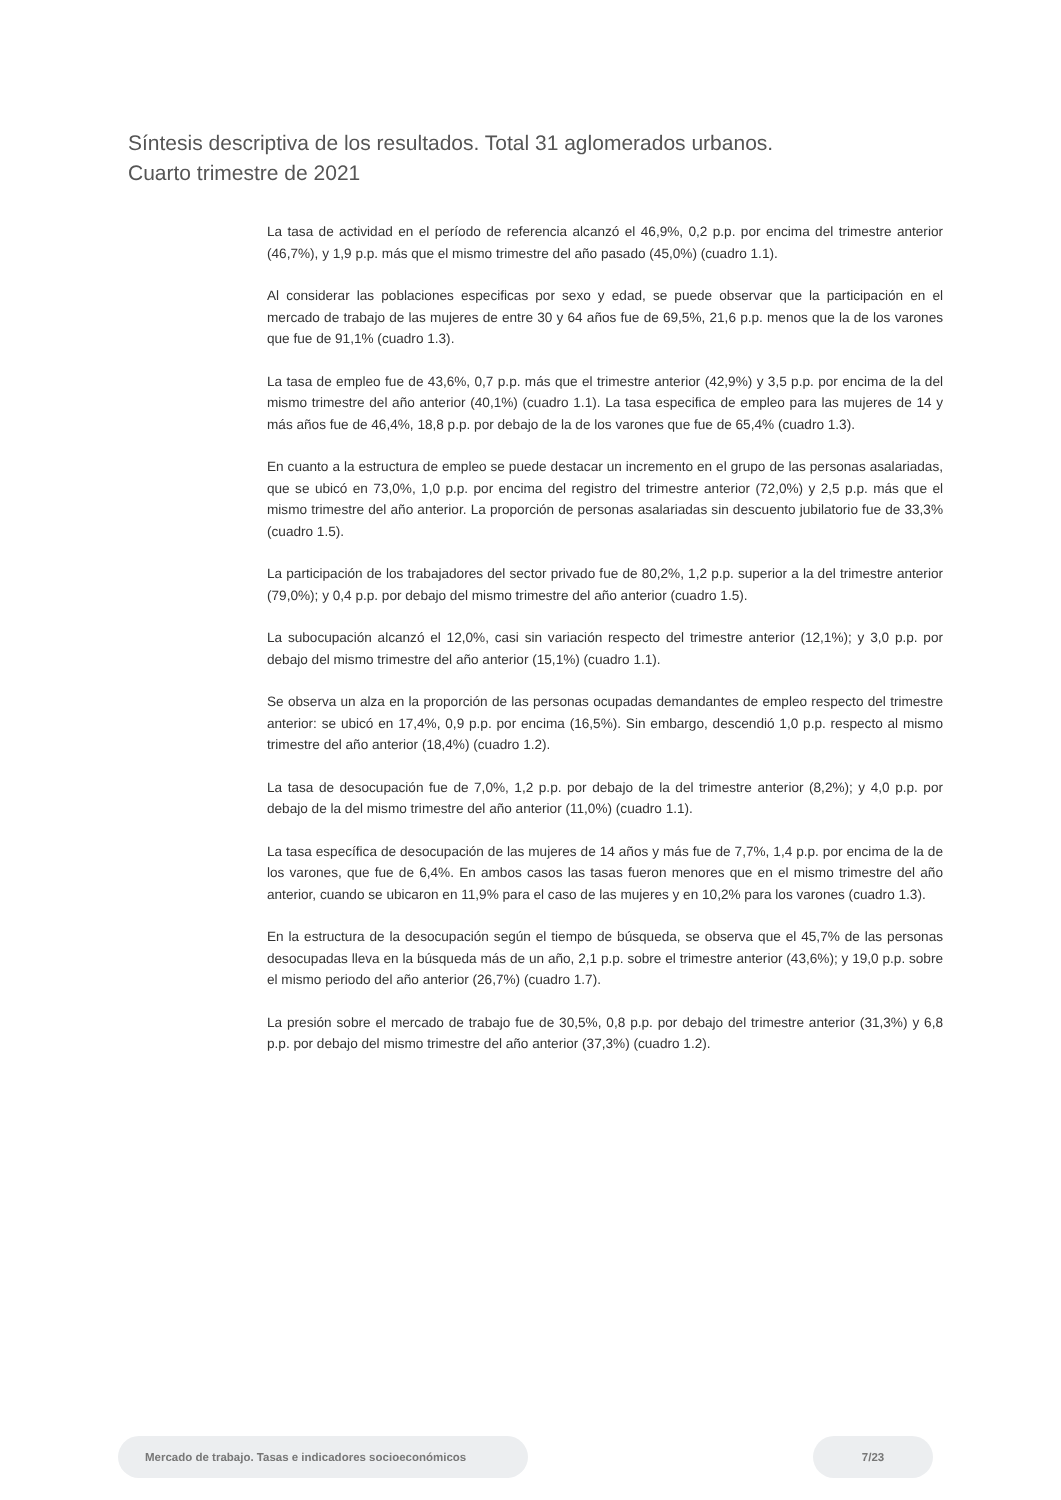Síntesis descriptiva de los resultados. Total 31 aglomerados urbanos.
Cuarto trimestre de 2021
La tasa de actividad en el período de referencia alcanzó el 46,9%, 0,2 p.p. por encima del trimestre anterior (46,7%), y 1,9 p.p. más que el mismo trimestre del año pasado (45,0%) (cuadro 1.1).
Al considerar las poblaciones especificas por sexo y edad, se puede observar que la participación en el mercado de trabajo de las mujeres de entre 30 y 64 años fue de 69,5%, 21,6 p.p. menos que la de los varones que fue de 91,1% (cuadro 1.3).
La tasa de empleo fue de 43,6%, 0,7 p.p. más que el trimestre anterior (42,9%) y 3,5 p.p. por encima de la del mismo trimestre del año anterior (40,1%) (cuadro 1.1). La tasa especifica de empleo para las mujeres de 14 y más años fue de 46,4%, 18,8 p.p. por debajo de la de los varones que fue de 65,4% (cuadro 1.3).
En cuanto a la estructura de empleo se puede destacar un incremento en el grupo de las personas asalariadas, que se ubicó en 73,0%, 1,0 p.p. por encima del registro del trimestre anterior (72,0%) y 2,5 p.p. más que el mismo trimestre del año anterior. La proporción de personas asalariadas sin descuento jubilatorio fue de 33,3% (cuadro 1.5).
La participación de los trabajadores del sector privado fue de 80,2%, 1,2 p.p. superior a la del trimestre anterior (79,0%); y 0,4 p.p. por debajo del mismo trimestre del año anterior (cuadro 1.5).
La subocupación alcanzó el 12,0%, casi sin variación respecto del trimestre anterior (12,1%); y 3,0 p.p. por debajo del mismo trimestre del año anterior (15,1%) (cuadro 1.1).
Se observa un alza en la proporción de las personas ocupadas demandantes de empleo respecto del trimestre anterior: se ubicó en 17,4%, 0,9 p.p. por encima (16,5%). Sin embargo, descendió 1,0 p.p. respecto al mismo trimestre del año anterior (18,4%) (cuadro 1.2).
La tasa de desocupación fue de 7,0%, 1,2 p.p. por debajo de la del trimestre anterior (8,2%); y 4,0 p.p. por debajo de la del mismo trimestre del año anterior (11,0%) (cuadro 1.1).
La tasa específica de desocupación de las mujeres de 14 años y más fue de 7,7%, 1,4 p.p. por encima de la de los varones, que fue de 6,4%. En ambos casos las tasas fueron menores que en el mismo trimestre del año anterior, cuando se ubicaron en 11,9% para el caso de las mujeres y en 10,2% para los varones (cuadro 1.3).
En la estructura de la desocupación según el tiempo de búsqueda, se observa que el 45,7% de las personas desocupadas lleva en la búsqueda más de un año, 2,1 p.p. sobre el trimestre anterior (43,6%); y 19,0 p.p. sobre el mismo periodo del año anterior (26,7%) (cuadro 1.7).
La presión sobre el mercado de trabajo fue de 30,5%, 0,8 p.p. por debajo del trimestre anterior (31,3%) y 6,8 p.p. por debajo del mismo trimestre del año anterior (37,3%) (cuadro 1.2).
Mercado de trabajo. Tasas e indicadores socioeconómicos 7/23